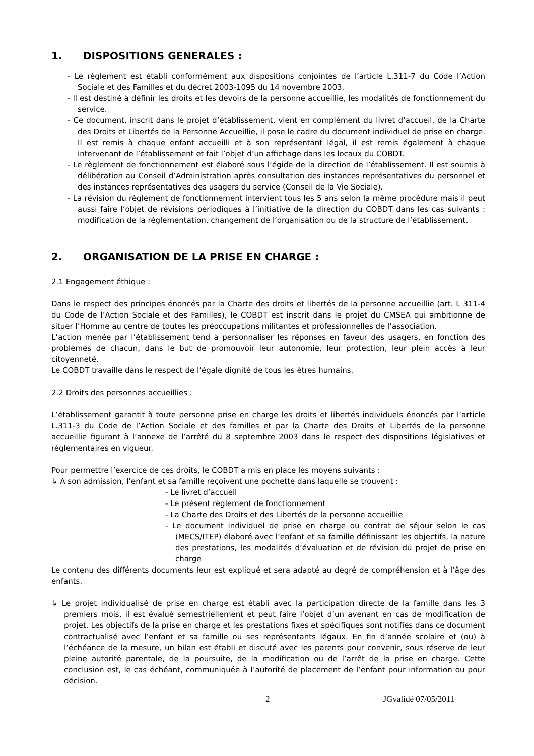1. DISPOSITIONS GENERALES :
- Le règlement est établi conformément aux dispositions conjointes de l’article L.311-7 du Code l’Action Sociale et des Familles et du décret 2003-1095 du 14 novembre 2003.
- Il est destiné à définir les droits et les devoirs de la personne accueillie, les modalités de fonctionnement du service.
- Ce document, inscrit dans le projet d’établissement, vient en complément du livret d’accueil, de la Charte des Droits et Libertés de la Personne Accueillie, il pose le cadre du document individuel de prise en charge. Il est remis à chaque enfant accueilli et à son représentant légal, il est remis également à chaque intervenant de l’établissement et fait l’objet d’un affichage dans les locaux du COBDT.
- Le règlement de fonctionnement est élaboré sous l’égide de la direction de l’établissement. Il est soumis à délibération au Conseil d’Administration après consultation des instances représentatives du personnel et des instances représentatives des usagers du service (Conseil de la Vie Sociale).
- La révision du règlement de fonctionnement intervient tous les 5 ans selon la même procédure mais il peut aussi faire l’objet de révisions périodiques à l’initiative de la direction du COBDT dans les cas suivants : modification de la réglementation, changement de l’organisation ou de la structure de l’établissement.
2. ORGANISATION DE LA PRISE EN CHARGE :
2.1 Engagement éthique :
Dans le respect des principes énoncés par la Charte des droits et libertés de la personne accueillie (art. L 311-4 du Code de l’Action Sociale et des Familles), le COBDT est inscrit dans le projet du CMSEA qui ambitionne de situer l’Homme au centre de toutes les préoccupations militantes et professionnelles de l’association.
L’action menée par l’établissement tend à personnaliser les réponses en faveur des usagers, en fonction des problèmes de chacun, dans le but de promouvoir leur autonomie, leur protection, leur plein accès à leur citoyenneté.
Le COBDT travaille dans le respect de l’égale dignité de tous les êtres humains.
2.2 Droits des personnes accueillies :
L’établissement garantit à toute personne prise en charge les droits et libertés individuels énoncés par l’article L.311-3 du Code de l’Action Sociale et des familles et par la Charte des Droits et Libertés de la personne accueillie figurant à l’annexe de l’arrêté du 8 septembre 2003 dans le respect des dispositions législatives et réglementaires en vigueur.
Pour permettre l’exercice de ces droits, le COBDT a mis en place les moyens suivants :
↳ A son admission, l’enfant et sa famille reçoivent une pochette dans laquelle se trouvent :
- Le livret d’accueil
- Le présent règlement de fonctionnement
- La Charte des Droits et des Libertés de la personne accueillie
- Le document individuel de prise en charge ou contrat de séjour selon le cas (MECS/ITEP) élaboré avec l’enfant et sa famille définissant les objectifs, la nature des prestations, les modalités d’évaluation et de révision du projet de prise en charge
Le contenu des différents documents leur est expliqué et sera adapté au degré de compréhension et à l’âge des enfants.
↳ Le projet individualisé de prise en charge est établi avec la participation directe de la famille dans les 3 premiers mois, il est évalué semestriellement et peut faire l’objet d’un avenant en cas de modification de projet. Les objectifs de la prise en charge et les prestations fixes et spécifiques sont notifiés dans ce document contractualisé avec l’enfant et sa famille ou ses représentants légaux. En fin d’année scolaire et (ou) à l’échéance de la mesure, un bilan est établi et discuté avec les parents pour convenir, sous réserve de leur pleine autorité parentale, de la poursuite, de la modification ou de l’arrêt de la prise en charge. Cette conclusion est, le cas échéant, communiquée à l’autorité de placement de l’enfant pour information ou pour décision.
2 JGvalidé 07/05/2011